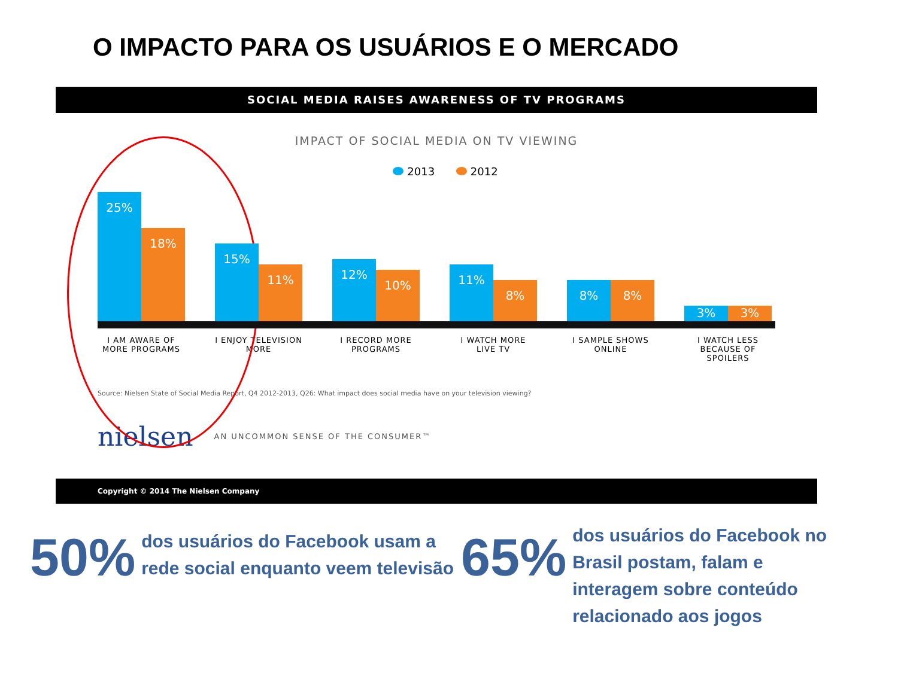O IMPACTO PARA OS USUÁRIOS E O MERCADO
SOCIAL MEDIA RAISES AWARENESS OF TV PROGRAMS
IMPACT OF SOCIAL MEDIA ON TV VIEWING
2013 2012
25%
18%
15%
11%
12%
10%
11%
8%
8%
8%
3%
3%
I AM AWARE OF MORE PROGRAMS
I ENJOY TELEVISION MORE
I RECORD MORE PROGRAMS
I WATCH MORE LIVE TV
I SAMPLE SHOWS ONLINE
I WATCH LESS BECAUSE OF SPOILERS
Source: Nielsen State of Social Media Report, Q4 2012-2013, Q26: What impact does social media have on your television viewing?
nielsen AN UNCOMMON SENSE OF THE CONSUMER™
Copyright © 2014 The Nielsen Company
50%
dos usuários do Facebook usam a rede social enquanto veem televisão
65%
dos usuários do Facebook no Brasil postam, falam e interagem sobre conteúdo relacionado aos jogos